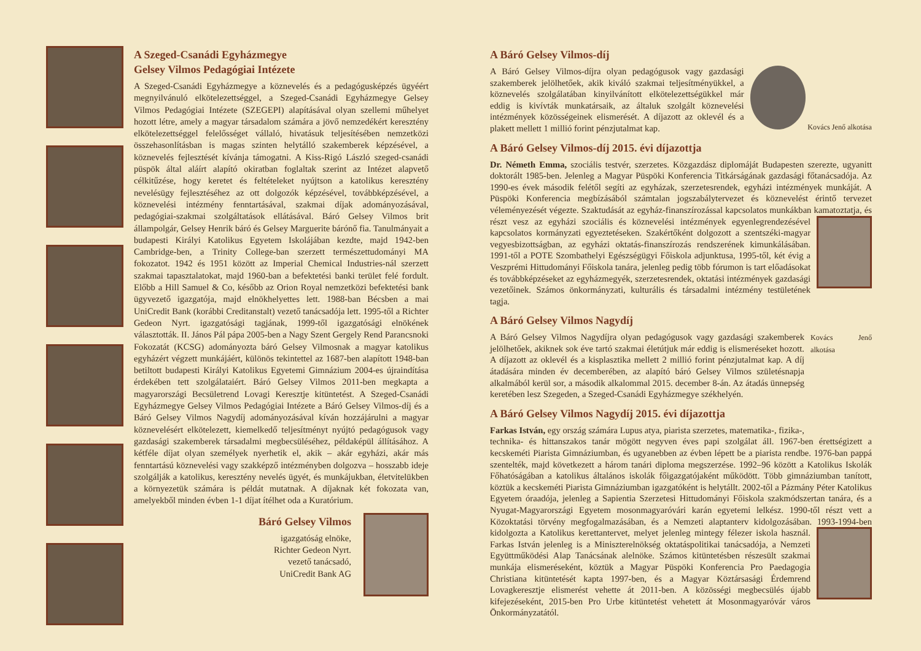A Szeged-Csanádi Egyházmegye
Gelsey Vilmos Pedagógiai Intézete
A Szeged-Csanádi Egyházmegye a köznevelés és a pedagógusképzés ügyéért megnyilvánuló elkötelezettséggel, a Szeged-Csanádi Egyházmegye Gelsey Vilmos Pedagógiai Intézete (SZEGEPI) alapításával olyan szellemi műhelyet hozott létre, amely a magyar társadalom számára a jövő nemzedékért keresztény elkötelezettséggel felelősséget vállaló, hivatásuk teljesítésében nemzetközi összehasonlításban is magas szinten helytálló szakemberek képzésével, a köznevelés fejlesztését kívánja támogatni. A Kiss-Rigó László szeged-csanádi püspök által aláírt alapító okiratban foglaltak szerint az Intézet alapvető célkitűzése, hogy keretet és feltételeket nyújtson a katolikus keresztény nevelésügy fejlesztéséhez az ott dolgozók képzésével, továbbképzésével, a köznevelési intézmény fenntartásával, szakmai díjak adományozásával, pedagógiai-szakmai szolgáltatások ellátásával. Báró Gelsey Vilmos brit állampolgár, Gelsey Henrik báró és Gelsey Marguerite bárónő fia. Tanulmányait a budapesti Királyi Katolikus Egyetem Iskolájában kezdte, majd 1942-ben Cambridge-ben, a Trinity College-ban szerzett természettudományi MA fokozatot. 1942 és 1951 között az Imperial Chemical Industries-nál szerzett szakmai tapasztalatokat, majd 1960-ban a befektetési banki terület felé fordult. Előbb a Hill Samuel & Co, később az Orion Royal nemzetközi befektetési bank ügyvezető igazgatója, majd elnökhelyettes lett. 1988-ban Bécsben a mai UniCredit Bank (korábbi Creditanstalt) vezető tanácsadója lett. 1995-től a Richter Gedeon Nyrt. igazgatósági tagjának, 1999-től igazgatósági elnökének választották. II. János Pál pápa 2005-ben a Nagy Szent Gergely Rend Parancsnoki Fokozatát (KCSG) adományozta báró Gelsey Vilmosnak a magyar katolikus egyházért végzett munkájáért, különös tekintettel az 1687-ben alapított 1948-ban betiltott budapesti Királyi Katolikus Egyetemi Gimnázium 2004-es újraindítása érdekében tett szolgálataiért. Báró Gelsey Vilmos 2011-ben megkapta a magyarországi Becsületrend Lovagi Keresztje kitüntetést. A Szeged-Csanádi Egyházmegye Gelsey Vilmos Pedagógiai Intézete a Báró Gelsey Vilmos-díj és a Báró Gelsey Vilmos Nagydíj adományozásával kíván hozzájárulni a magyar köznevelésért elkötelezett, kiemelkedő teljesítményt nyújtó pedagógusok vagy gazdasági szakemberek társadalmi megbecsüléséhez, példaképül állításához. A kétféle díjat olyan személyek nyerhetik el, akik – akár egyházi, akár más fenntartású köznevelési vagy szakképző intézményben dolgozva – hosszabb ideje szolgálják a katolikus, keresztény nevelés ügyét, és munkájukban, életvitelükben a környezetük számára is példát mutatnak. A díjaknak két fokozata van, amelyekből minden évben 1-1 díjat ítélhet oda a Kuratórium.
Báró Gelsey Vilmos
igazgatóság elnöke,
Richter Gedeon Nyrt.
vezető tanácsadó,
UniCredit Bank AG
A Báró Gelsey Vilmos-díj
Kovács Jenő alkotása A Báró Gelsey Vilmos-díjra olyan pedagógusok vagy gazdasági szakemberek jelölhetőek, akik kiváló szakmai teljesítményükkel, a köznevelés szolgálatában kinyilvánított elkötelezettségükkel már eddig is kivívták munkatársaik, az általuk szolgált köznevelési intézmények közösségeinek elismerését. A díjazott az oklevél és a plakett mellett 1 millió forint pénzjutalmat kap.
A Báró Gelsey Vilmos-díj 2015. évi díjazottja
Dr. Németh Emma, szociális testvér, szerzetes. Közgazdász diplomáját Budapesten szerezte, ugyanitt doktorált 1985-ben. Jelenleg a Magyar Püspöki Konferencia Titkárságának gazdasági főtanácsadója. Az 1990-es évek második felétől segíti az egyházak, szerzetesrendek, egyházi intézmények munkáját. A Püspöki Konferencia megbízásából számtalan jogszabálytervezet és köznevelést érintő tervezet véleményezését végezte. Szaktudását az egyház-finanszírozással kapcsolatos munkákban kamatoztatja, és részt vesz az egyházi szociális és köznevelési intézmények egyenlegrendezésével kapcsolatos kormányzati egyeztetéseken. Szakértőként dolgozott a szentszéki-magyar vegyesbizottságban, az egyházi oktatás-finanszírozás rendszerének kimunkálásában. 1991-től a POTE Szombathelyi Egészségügyi Főiskola adjunktusa, 1995-től, két évig a Veszprémi Hittudományi Főiskola tanára, jelenleg pedig több fórumon is tart előadásokat és továbbképzéseket az egyházmegyék, szerzetesrendek, oktatási intézmények gazdasági vezetőinek. Számos önkormányzati, kulturális és társadalmi intézmény testületének tagja.
A Báró Gelsey Vilmos Nagydíj
Kovács Jenő alkotása A Báró Gelsey Vilmos Nagydíjra olyan pedagógusok vagy gazdasági szakemberek jelölhetőek, akiknek sok éve tartó szakmai életútjuk már eddig is elismeréseket hozott. A díjazott az oklevél és a kisplasztika mellett 2 millió forint pénzjutalmat kap. A díj átadására minden év decemberében, az alapító báró Gelsey Vilmos születésnapja alkalmából kerül sor, a második alkalommal 2015. december 8-án. Az átadás ünnepség keretében lesz Szegeden, a Szeged-Csanádi Egyházmegye székhelyén.
A Báró Gelsey Vilmos Nagydíj 2015. évi díjazottja
Farkas István, egy ország számára Lupus atya, piarista szerzetes, matematika-, fizika-, technika- és hittanszakos tanár mögött negyven éves papi szolgálat áll. 1967-ben érettségizett a kecskeméti Piarista Gimnáziumban, és ugyanebben az évben lépett be a piarista rendbe. 1976-ban pappá szentelték, majd következett a három tanári diploma megszerzése. 1992–96 között a Katolikus Iskolák Főhatóságában a katolikus általános iskolák főigazgatójaként működött. Több gimnáziumban tanított, köztük a kecskeméti Piarista Gimnáziumban igazgatóként is helytállt. 2002-től a Pázmány Péter Katolikus Egyetem óraadója, jelenleg a Sapientia Szerzetesi Hittudományi Főiskola szakmódszertan tanára, és a Nyugat-Magyarországi Egyetem mosonmagyaróvári karán egyetemi lelkész. 1990-től részt vett a Közoktatási törvény megfogalmazásában, és a Nemzeti alaptanterv kidolgozásában. 1993-1994-ben kidolgozta a Katolikus kerettantervet, melyet jelenleg mintegy félezer iskola használ. Farkas István jelenleg is a Miniszterelnökség oktatáspolitikai tanácsadója, a Nemzeti Együttműködési Alap Tanácsának alelnöke. Számos kitüntetésben részesült szakmai munkája elismeréseként, köztük a Magyar Püspöki Konferencia Pro Paedagogia Christiana kitüntetését kapta 1997-ben, és a Magyar Köztársasági Érdemrend Lovagkeresztje elismerést vehette át 2011-ben. A közösségi megbecsülés újabb kifejezéseként, 2015-ben Pro Urbe kitüntetést vehetett át Mosonmagyaróvár város Önkormányzatától.